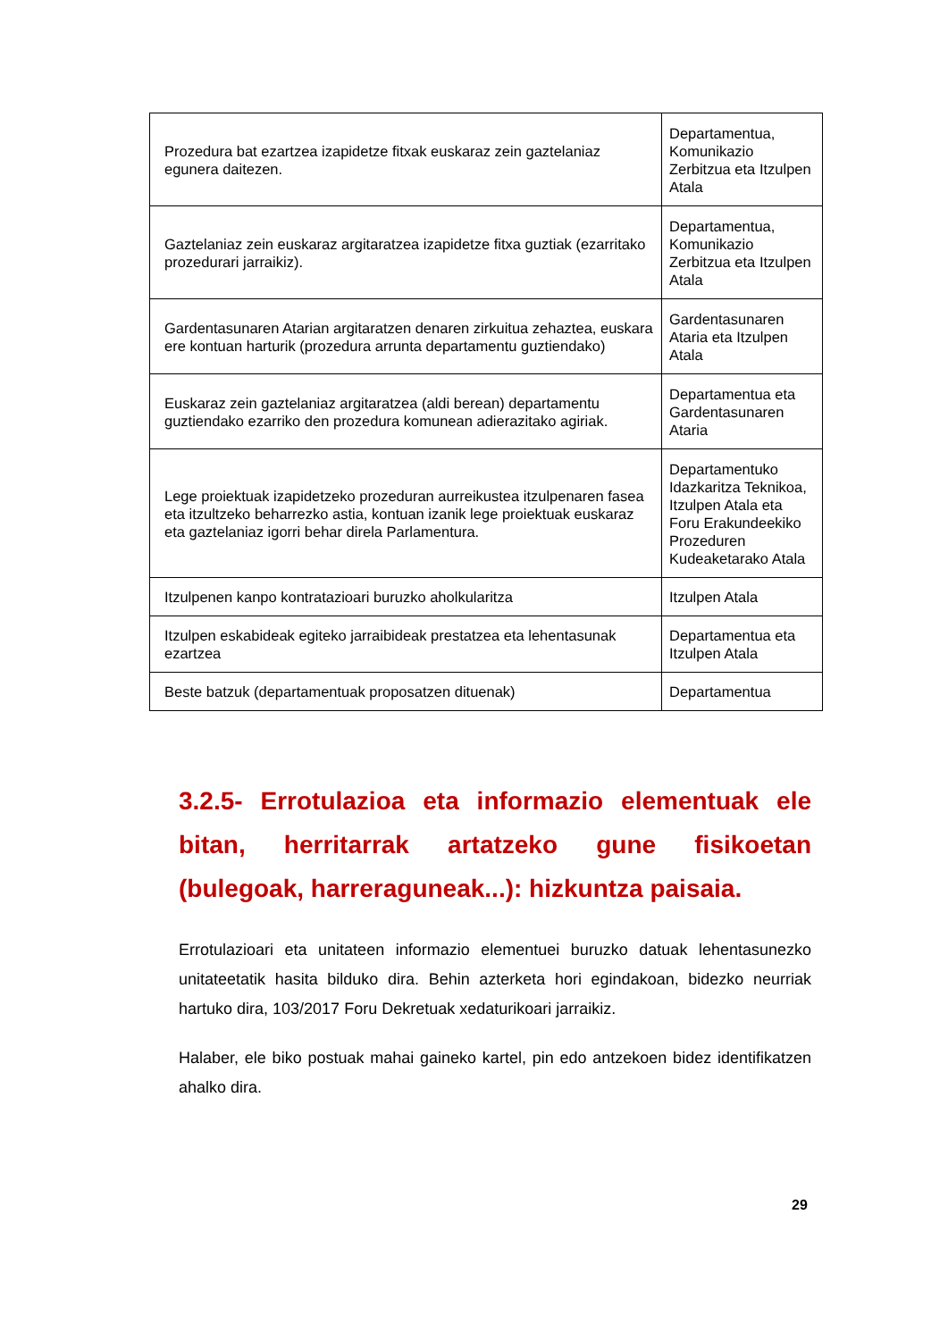| Prozedura bat ezartzea izapidetze fitxak euskaraz zein gaztelaniaz egunera daitezen. | Departamentua, Komunikazio Zerbitzua eta Itzulpen Atala |
| Gaztelaniaz zein euskaraz argitaratzea izapidetze fitxa guztiak (ezarritako prozedurari jarraikiz). | Departamentua, Komunikazio Zerbitzua eta Itzulpen Atala |
| Gardentasunaren Atarian argitaratzen denaren zirkuitua zehaztea, euskara ere kontuan harturik (prozedura arrunta departamentu guztiendako) | Gardentasunaren Ataria eta Itzulpen Atala |
| Euskaraz zein gaztelaniaz argitaratzea (aldi berean) departamentu guztiendako ezarriko den prozedura komunean adierazitako agiriak. | Departamentua eta Gardentasunaren Ataria |
| Lege proiektuak izapidetzeko prozeduran aurreikustea itzulpenaren fasea eta itzultzeko beharrezko astia, kontuan izanik lege proiektuak euskaraz eta gaztelaniaz igorri behar direla Parlamentura. | Departamentuko Idazkaritza Teknikoa, Itzulpen Atala eta Foru Erakundeekiko Prozeduren Kudeaketarako Atala |
| Itzulpenen kanpo kontratazioari buruzko aholkularitza | Itzulpen Atala |
| Itzulpen eskabideak egiteko jarraibideak prestatzea eta lehentasunak ezartzea | Departamentua eta Itzulpen Atala |
| Beste batzuk (departamentuak proposatzen dituenak) | Departamentua |
3.2.5- Errotulazioa eta informazio elementuak ele bitan, herritarrak artatzeko gune fisikoetan (bulegoak, harreraguneak...): hizkuntza paisaia.
Errotulazioari eta unitateen informazio elementuei buruzko datuak lehentasunezko unitateetatik hasita bilduko dira. Behin azterketa hori egindakoan, bidezko neurriak hartuko dira, 103/2017 Foru Dekretuak xedaturikoari jarraikiz.
Halaber, ele biko postuak mahai gaineko kartel, pin edo antzekoen bidez identifikatzen ahalko dira.
29